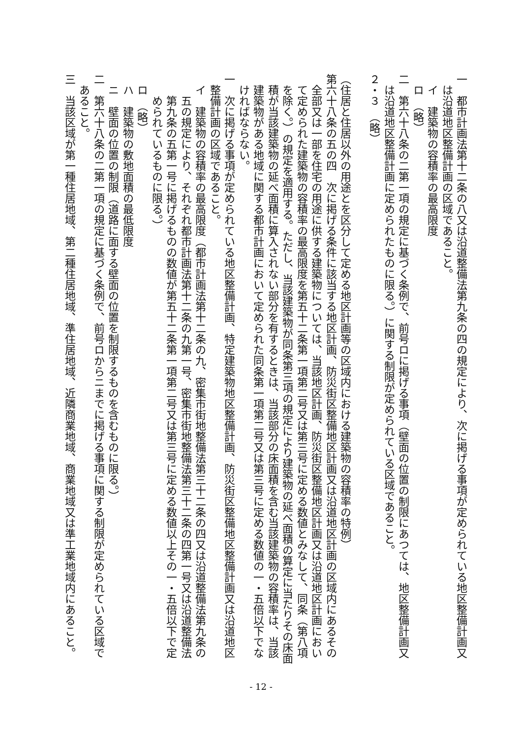一　都市計画法第十二条の八又は沿道整備法第九条の四の規定により、次に掲げる事項が定められている地区整備計画又は沿道地区整備計画の区域であること。
イ　建築物の容積率の最高限度
ロ　（略）
二　第六十八条の二第一項の規定に基づく条例で、前号ロに掲げる事項（壁面の位置の制限にあつては、地区整備計画又は沿道地区整備計画に定められたものに限る。）に関する制限が定められている区域であること。
２・３　（略）
（住居と住居以外の用途とを区分して定める地区計画等の区域内における建築物の容積率の特例）
第六十八条の五の四　次に掲げる条件に該当する地区計画、防災街区整備地区計画又は沿道地区計画の区域内にあるその全部又は一部を住宅の用途に供する建築物については、当該地区計画、防災街区整備地区計画又は沿道地区計画において定められた建築物の容積率の最高限度を第五十二条第一項第二号又は第三号に定める数値とみなして、同条（第八項を除く。）の規定を適用する。ただし、当該建築物が同条第三項の規定により建築物の延べ面積の算定に当たりその床面積が当該建築物の延べ面積に算入されない部分を有するときは、当該部分の床面積を含む当該建築物の容積率は、当該建築物がある地域に関する都市計画において定められた同条第一項第二号又は第三号に定める数値の一・五倍以下でなければならない。
一　次に掲げる事項が定められている地区整備計画、特定建築物地区整備計画、防災街区整備地区整備計画又は沿道地区整備計画の区域であること。
イ　建築物の容積率の最高限度（都市計画法第十二条の九、密集市街地整備法第三十二条の四又は沿道整備法第九条の五の規定により、それぞれ都市計画法第十二条の九第一号、密集市街地整備法第三十二条の四第一号又は沿道整備法第九条の五第一号に掲げるものの数値が第五十二条第一項第二号又は第三号に定める数値以上その一・五倍以下で定められているものに限る。）
ロ　（略）
ハ　建築物の敷地面積の最低限度
ニ　壁面の位置の制限（道路に面する壁面の位置を制限するものを含むものに限る。）
二　第六十八条の二第一項の規定に基づく条例で、前号ロからニまでに掲げる事項に関する制限が定められている区域であること。
三　当該区域が第一種住居地域、第二種住居地域、準住居地域、近隣商業地域、商業地域又は準工業地域内にあること。
- 12 -